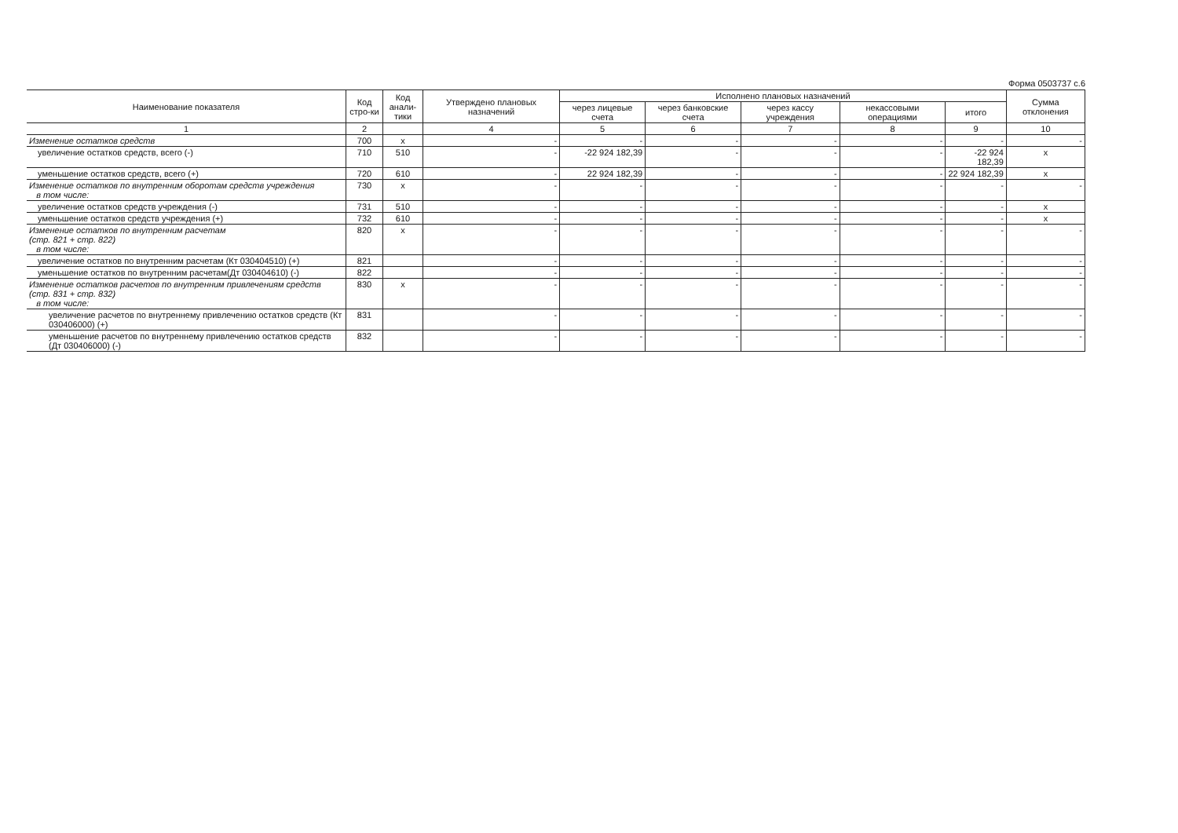Форма 0503737 с.6
| Наименование показателя | Код стро-ки | Код анали-тики | Утверждено плановых назначений | Исполнено плановых назначений | | | | | Сумма отклонения |
| --- | --- | --- | --- | --- | --- | --- | --- | --- | --- |
| | | | | через лицевые счета | через банковские счета | через кассу учреждения | некассовыми операциями | итого | |
| 1 | 2 | | 4 | 5 | 6 | 7 | 8 | 9 | 10 |
| Изменение остатков средств | 700 | x | - | - | - | - | - | - | - |
| увеличение остатков средств, всего (-) | 710 | 510 | - | -22 924 182,39 | - | - | - | -22 924 182,39 | x |
| уменьшение остатков средств, всего (+) | 720 | 610 | - | 22 924 182,39 | - | - | - | 22 924 182,39 | x |
| Изменение остатков по внутренним оборотам средств учреждения в том числе: | 730 | x | - | - | - | - | - | - | - |
| увеличение остатков средств учреждения (-) | 731 | 510 | - | - | - | - | - | - | x |
| уменьшение остатков средств учреждения (+) | 732 | 610 | - | - | - | - | - | - | x |
| Изменение остатков по внутренним расчетам (стр. 821 + стр. 822) в том числе: | 820 | x | - | - | - | - | - | - | - |
| увеличение остатков по внутренним расчетам (Кт 030404510) (+) | 821 | | - | - | - | - | - | - | - |
| уменьшение остатков по внутренним расчетам(Дт 030404610) (-) | 822 | | - | - | - | - | - | - | - |
| Изменение остатков расчетов по внутренним привлечениям средств (стр. 831 + стр. 832) в том числе: | 830 | x | - | - | - | - | - | - | - |
| увеличение расчетов по внутреннему привлечению остатков средств (Кт 030406000) (+) | 831 | | - | - | - | - | - | - | - |
| уменьшение расчетов по внутреннему привлечению остатков средств (Дт 030406000) (-) | 832 | | - | - | - | - | - | - | - |